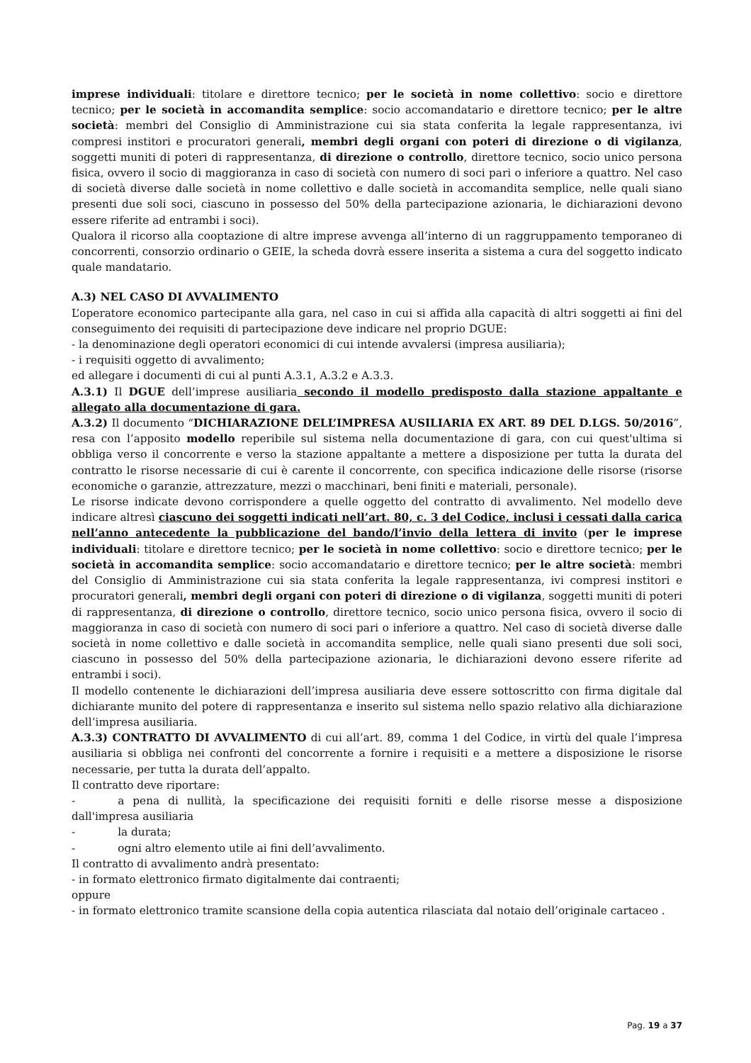imprese individuali: titolare e direttore tecnico; per le società in nome collettivo: socio e direttore tecnico; per le società in accomandita semplice: socio accomandatario e direttore tecnico; per le altre società: membri del Consiglio di Amministrazione cui sia stata conferita la legale rappresentanza, ivi compresi institori e procuratori generali, membri degli organi con poteri di direzione o di vigilanza, soggetti muniti di poteri di rappresentanza, di direzione o controllo, direttore tecnico, socio unico persona fisica, ovvero il socio di maggioranza in caso di società con numero di soci pari o inferiore a quattro. Nel caso di società diverse dalle società in nome collettivo e dalle società in accomandita semplice, nelle quali siano presenti due soli soci, ciascuno in possesso del 50% della partecipazione azionaria, le dichiarazioni devono essere riferite ad entrambi i soci).
Qualora il ricorso alla cooptazione di altre imprese avvenga all’interno di un raggruppamento temporaneo di concorrenti, consorzio ordinario o GEIE, la scheda dovrà essere inserita a sistema a cura del soggetto indicato quale mandatario.
A.3) NEL CASO DI AVVALIMENTO
L’operatore economico partecipante alla gara, nel caso in cui si affida alla capacità di altri soggetti ai fini del conseguimento dei requisiti di partecipazione deve indicare nel proprio DGUE:
- la denominazione degli operatori economici di cui intende avvalersi (impresa ausiliaria);
- i requisiti oggetto di avvalimento;
ed allegare i documenti di cui al punti A.3.1, A.3.2 e A.3.3.
A.3.1) Il DGUE dell’imprese ausiliaria secondo il modello predisposto dalla stazione appaltante e allegato alla documentazione di gara.
A.3.2) Il documento “DICHIARAZIONE DELL’IMPRESA AUSILIARIA EX ART. 89 DEL D.LGS. 50/2016”, resa con l’apposito modello reperibile sul sistema nella documentazione di gara, con cui quest'ultima si obbliga verso il concorrente e verso la stazione appaltante a mettere a disposizione per tutta la durata del contratto le risorse necessarie di cui è carente il concorrente, con specifica indicazione delle risorse (risorse economiche o garanzie, attrezzature, mezzi o macchinari, beni finiti e materiali, personale).
Le risorse indicate devono corrispondere a quelle oggetto del contratto di avvalimento. Nel modello deve indicare altresì ciascuno dei soggetti indicati nell’art. 80, c. 3 del Codice, inclusi i cessati dalla carica nell’anno antecedente la pubblicazione del bando/l’invio della lettera di invito (per le imprese individuali: titolare e direttore tecnico; per le società in nome collettivo: socio e direttore tecnico; per le società in accomandita semplice: socio accomandatario e direttore tecnico; per le altre società: membri del Consiglio di Amministrazione cui sia stata conferita la legale rappresentanza, ivi compresi institori e procuratori generali, membri degli organi con poteri di direzione o di vigilanza, soggetti muniti di poteri di rappresentanza, di direzione o controllo, direttore tecnico, socio unico persona fisica, ovvero il socio di maggioranza in caso di società con numero di soci pari o inferiore a quattro. Nel caso di società diverse dalle società in nome collettivo e dalle società in accomandita semplice, nelle quali siano presenti due soli soci, ciascuno in possesso del 50% della partecipazione azionaria, le dichiarazioni devono essere riferite ad entrambi i soci).
Il modello contenente le dichiarazioni dell’impresa ausiliaria deve essere sottoscritto con firma digitale dal dichiarante munito del potere di rappresentanza e inserito sul sistema nello spazio relativo alla dichiarazione dell’impresa ausiliaria.
A.3.3) CONTRATTO DI AVVALIMENTO di cui all’art. 89, comma 1 del Codice, in virtù del quale l’impresa ausiliaria si obbliga nei confronti del concorrente a fornire i requisiti e a mettere a disposizione le risorse necessarie, per tutta la durata dell’appalto.
Il contratto deve riportare:
- a pena di nullità, la specificazione dei requisiti forniti e delle risorse messe a disposizione dall'impresa ausiliaria
- la durata;
- ogni altro elemento utile ai fini dell’avvalimento.
Il contratto di avvalimento andrà presentato:
- in formato elettronico firmato digitalmente dai contraenti;
oppure
- in formato elettronico tramite scansione della copia autentica rilasciata dal notaio dell’originale cartaceo .
Pag. 19 a 37